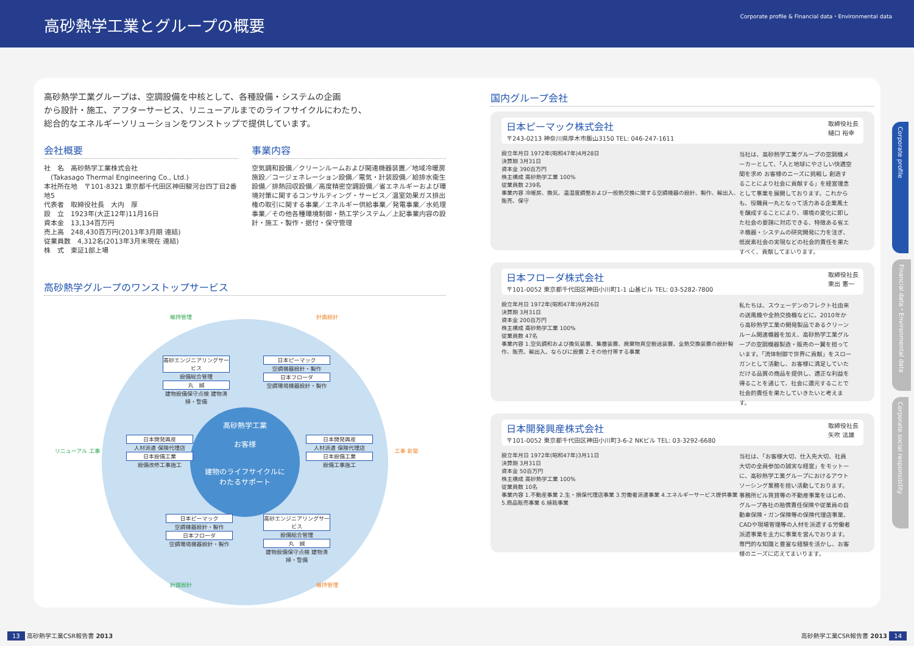高砂熱学工業とグループの概要
Corporate profile & Financial data・Environmental data
高砂熱学工業グループは、空調設備を中核として、各種設備・システムの企画
から設計・施工、アフターサービス、リニューアルまでのライフサイクルにわたり、
総合的なエネルギーソリューションをワンストップで提供しています。
会社概要
社　名　高砂熱学工業株式会社
　(Takasago Thermal Engineering Co., Ltd.)
本社所在地　〒101-8321 東京都千代田区神田駿河台四丁目2番地5
代表者　取締役社長　大内　厚
設　立　1923年(大正12年)11月16日
資本金　13,134百万円
売上高　248,430百万円(2013年3月期 連結)
従業員数　4,312名(2013年3月末現在 連結)
株　式　東証1部上場
事業内容
空気調和設備／クリーンルームおよび関連機器装置／地域冷暖房施設／コージェネレーション設備／電気・計装設備／給排水衛生設備／排熱回収設備／高度精密空調設備／省エネルギーおよび環境対策に関するコンサルティング・サービス／温室効果ガス排出権の取引に関する事業／エネルギー供給事業／発電事業／水処理事業／その他各種環境制御・熱工学システム／上記事業内容の設計・施工・製作・据付・保守管理
高砂熱学グループのワンストップサービス
高砂熱学工業
お客様
建物のライフサイクルに
わたるサポート
維持管理 計画設計
高砂エンジニアリングサービス
設備総合管理
丸　誠
建物設備保守点検 建物清掃・警備
日本ピーマック
空調機器設計・製作
日本フローダ
空調環境機器設計・製作
リニューアル 工事
日本開発興産
人材派遣 保険代理店
日本設備工業
設備改修工事施工
日本開発興産
人材派遣 保険代理店
日本設備工業
設備工事施工
工事 新築
日本ピーマック
空調機器設計・製作
日本フローダ
空調環境機器設計・製作
高砂エンジニアリングサービス
設備総合管理
丸　誠
建物設備保守点検 建物清掃・警備
計画設計 維持管理
国内グループ会社
日本ピーマック株式会社
〒243-0213 神奈川県厚木市飯山3150 TEL: 046-247-1611
取締役社長
樋口 裕幸
設立年月日 1972年(昭和47年)4月28日
決算期 3月31日
資本金 390百万円
株主構成 高砂熱学工業 100%
従業員数 239名
事業内容 冷暖房、換気、温湿度調整および一般熱交換に関する空調機器の設計、製作、輸出入、販売、保守
当社は、高砂熱学工業グループの空調機メーカーとして、「人と地球にやさしい快適空間を求め お客様のニーズに挑戦し 創造することにより社会に貢献する」を経営理念として事業を展開しております。これからも、役職員一丸となって活力ある企業風土を醸成することにより、環境の変化に即した社会の要請に対応できる、特徴ある省エネ機器・システムの研究開発に力を注ぎ、低炭素社会の実現などの社会的責任を果たすべく、貢献してまいります。
日本フローダ株式会社
〒101-0052 東京都千代田区神田小川町1-1 山甚ビル TEL: 03-5282-7800
取締役社長
東出 憲一
設立年月日 1972年(昭和47年)9月26日
決算期 3月31日
資本金 200百万円
株主構成 高砂熱学工業 100%
従業員数 47名
事業内容 1.空気調和および換気装置、集塵装置、廃棄物真空搬送装置、全熱交換装置の設計製作、販売、輸出入、ならびに設置 2.その他付帯する事業
私たちは、スウェーデンのフレクト社由来の送風機や全熱交換機などに、2010年から高砂熱学工業の開発製品であるクリーンルーム関連機器を加え、高砂熱学工業グループの空調機器製造・販売の一翼を担っています。「流体制御で世界に貢献」をスローガンとして活動し、お客様に満足していただける品質の商品を提供し、適正な利益を得ることを通じて、社会に還元することで社会的責任を果たしていきたいと考えます。
日本開発興産株式会社
〒101-0052 東京都千代田区神田小川町3-6-2 NKビル TEL: 03-3292-6680
取締役社長
矢吹 法雄
設立年月日 1972年(昭和47年)3月11日
決算期 3月31日
資本金 50百万円
株主構成 高砂熱学工業 100%
従業員数 10名
事業内容 1.不動産事業 2.生・損保代理店事業 3.労働者派遣事業 4.エネルギーサービス提供事業 5.商品販売事業 6.植栽事業
当社は、「お客様大切、仕入先大切、社員大切の全員参加の誠実な経営」をモットーに、高砂熱学工業グループにおけるアウトソーシング業務を担い活動しております。事務所ビル賃貸等の不動産事業をはじめ、グループ各社の賠償責任保険や従業員の自動車保険・ガン保険等の保険代理店事業、CADや現場管理等の人材を派遣する労働者派遣事業を主力に事業を営んでおります。専門的な知識と豊富な経験を活かし、お客様のニーズに応えてまいります。
Corporate profile
Financial data・Environmental data
Corporate social responsibility
13 高砂熱学工業CSR報告書 2013 高砂熱学工業CSR報告書 2013 14